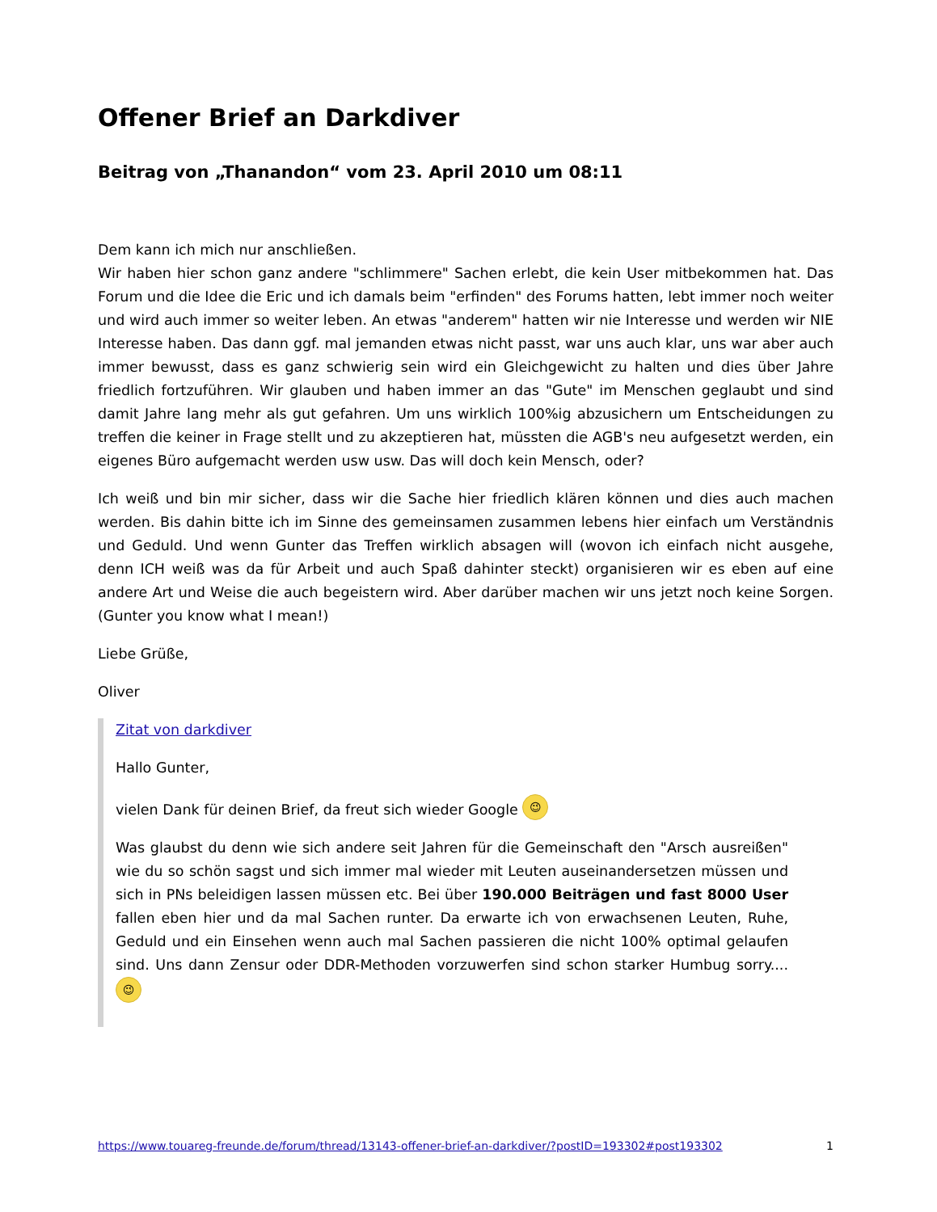Offener Brief an Darkdiver
Beitrag von „Thanandon“ vom 23. April 2010 um 08:11
Dem kann ich mich nur anschließen.
Wir haben hier schon ganz andere "schlimmere" Sachen erlebt, die kein User mitbekommen hat. Das Forum und die Idee die Eric und ich damals beim "erfinden" des Forums hatten, lebt immer noch weiter und wird auch immer so weiter leben. An etwas "anderem" hatten wir nie Interesse und werden wir NIE Interesse haben. Das dann ggf. mal jemanden etwas nicht passt, war uns auch klar, uns war aber auch immer bewusst, dass es ganz schwierig sein wird ein Gleichgewicht zu halten und dies über Jahre friedlich fortzuführen. Wir glauben und haben immer an das "Gute" im Menschen geglaubt und sind damit Jahre lang mehr als gut gefahren. Um uns wirklich 100%ig abzusichern um Entscheidungen zu treffen die keiner in Frage stellt und zu akzeptieren hat, müssten die AGB's neu aufgesetzt werden, ein eigenes Büro aufgemacht werden usw usw. Das will doch kein Mensch, oder?
Ich weiß und bin mir sicher, dass wir die Sache hier friedlich klären können und dies auch machen werden. Bis dahin bitte ich im Sinne des gemeinsamen zusammen lebens hier einfach um Verständnis und Geduld. Und wenn Gunter das Treffen wirklich absagen will (wovon ich einfach nicht ausgehe, denn ICH weiß was da für Arbeit und auch Spaß dahinter steckt) organisieren wir es eben auf eine andere Art und Weise die auch begeistern wird. Aber darüber machen wir uns jetzt noch keine Sorgen. (Gunter you know what I mean!)
Liebe Grüße,
Oliver
Zitat von darkdiver
Hallo Gunter,
vielen Dank für deinen Brief, da freut sich wieder Google 😉
Was glaubst du denn wie sich andere seit Jahren für die Gemeinschaft den "Arsch ausreißen" wie du so schön sagst und sich immer mal wieder mit Leuten auseinandersetzen müssen und sich in PNs beleidigen lassen müssen etc. Bei über 190.000 Beiträgen und fast 8000 User fallen eben hier und da mal Sachen runter. Da erwarte ich von erwachsenen Leuten, Ruhe, Geduld und ein Einsehen wenn auch mal Sachen passieren die nicht 100% optimal gelaufen sind. Uns dann Zensur oder DDR-Methoden vorzuwerfen sind schon starker Humbug sorry.... 😉
https://www.touareg-freunde.de/forum/thread/13143-offener-brief-an-darkdiver/?postID=193302#post193302 1